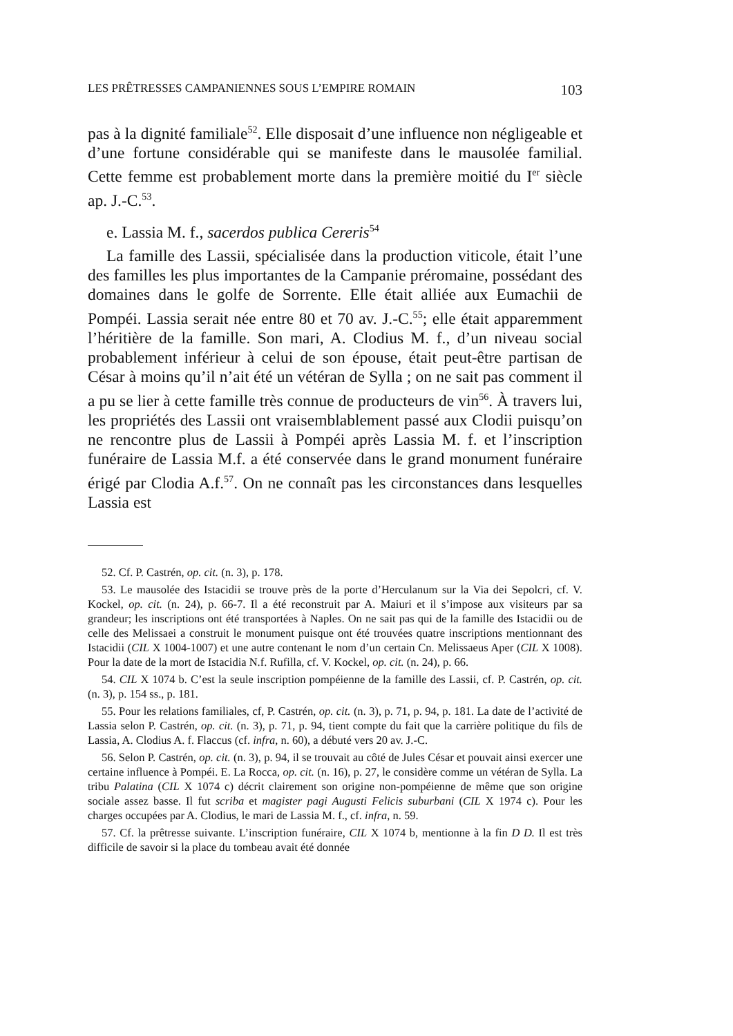LES PRÊTRESSES CAMPANIENNES SOUS L’EMPIRE ROMAIN 103
pas à la dignité familiale<sup>52</sup>. Elle disposait d’une influence non négligeable et d’une fortune considérable qui se manifeste dans le mausolée familial. Cette femme est probablement morte dans la première moitié du I<sup>er</sup> siècle ap. J.-C.<sup>53</sup>.
e. Lassia M. f., sacerdos publica Cereris<sup>54</sup>
La famille des Lassii, spécialisée dans la production viticole, était l’une des familles les plus importantes de la Campanie préromaine, possédant des domaines dans le golfe de Sorrente. Elle était alliée aux Eumachii de Pompéi. Lassia serait née entre 80 et 70 av. J.-C.<sup>55</sup>; elle était apparemment l’héritière de la famille. Son mari, A. Clodius M. f., d’un niveau social probablement inférieur à celui de son épouse, était peut-être partisan de César à moins qu’il n’ait été un vétéran de Sylla ; on ne sait pas comment il a pu se lier à cette famille très connue de producteurs de vin<sup>56</sup>. À travers lui, les propriétés des Lassii ont vraisemblablement passé aux Clodii puisqu’on ne rencontre plus de Lassii à Pompéi après Lassia M. f. et l’inscription funéraire de Lassia M.f. a été conservée dans le grand monument funéraire érigé par Clodia A.f.<sup>57</sup>. On ne connaît pas les circonstances dans lesquelles Lassia est
52. Cf. P. Castrén, op. cit. (n. 3), p. 178.
53. Le mausolée des Istacidii se trouve près de la porte d’Herculanum sur la Via dei Sepolcri, cf. V. Kockel, op. cit. (n. 24), p. 66-7. Il a été reconstruit par A. Maiuri et il s’impose aux visiteurs par sa grandeur; les inscriptions ont été transportées à Naples. On ne sait pas qui de la famille des Istacidii ou de celle des Melissaei a construit le monument puisque ont été trouvées quatre inscriptions mentionnant des Istacidii (CIL X 1004-1007) et une autre contenant le nom d’un certain Cn. Melissaeus Aper (CIL X 1008). Pour la date de la mort de Istacidia N.f. Rufilla, cf. V. Kockel, op. cit. (n. 24), p. 66.
54. CIL X 1074 b. C’est la seule inscription pompéienne de la famille des Lassii, cf. P. Castrén, op. cit. (n. 3), p. 154 ss., p. 181.
55. Pour les relations familiales, cf, P. Castrén, op. cit. (n. 3), p. 71, p. 94, p. 181. La date de l’activité de Lassia selon P. Castrén, op. cit. (n. 3), p. 71, p. 94, tient compte du fait que la carrière politique du fils de Lassia, A. Clodius A. f. Flaccus (cf. infra, n. 60), a débuté vers 20 av. J.-C.
56. Selon P. Castrén, op. cit. (n. 3), p. 94, il se trouvait au côté de Jules César et pouvait ainsi exercer une certaine influence à Pompéi. E. La Rocca, op. cit. (n. 16), p. 27, le considère comme un vétéran de Sylla. La tribu Palatina (CIL X 1074 c) décrit clairement son origine non-pompéienne de même que son origine sociale assez basse. Il fut scriba et magister pagi Augusti Felicis suburbani (CIL X 1974 c). Pour les charges occupées par A. Clodius, le mari de Lassia M. f., cf. infra, n. 59.
57. Cf. la prêtresse suivante. L’inscription funéraire, CIL X 1074 b, mentionne à la fin D D. Il est très difficile de savoir si la place du tombeau avait été donnée